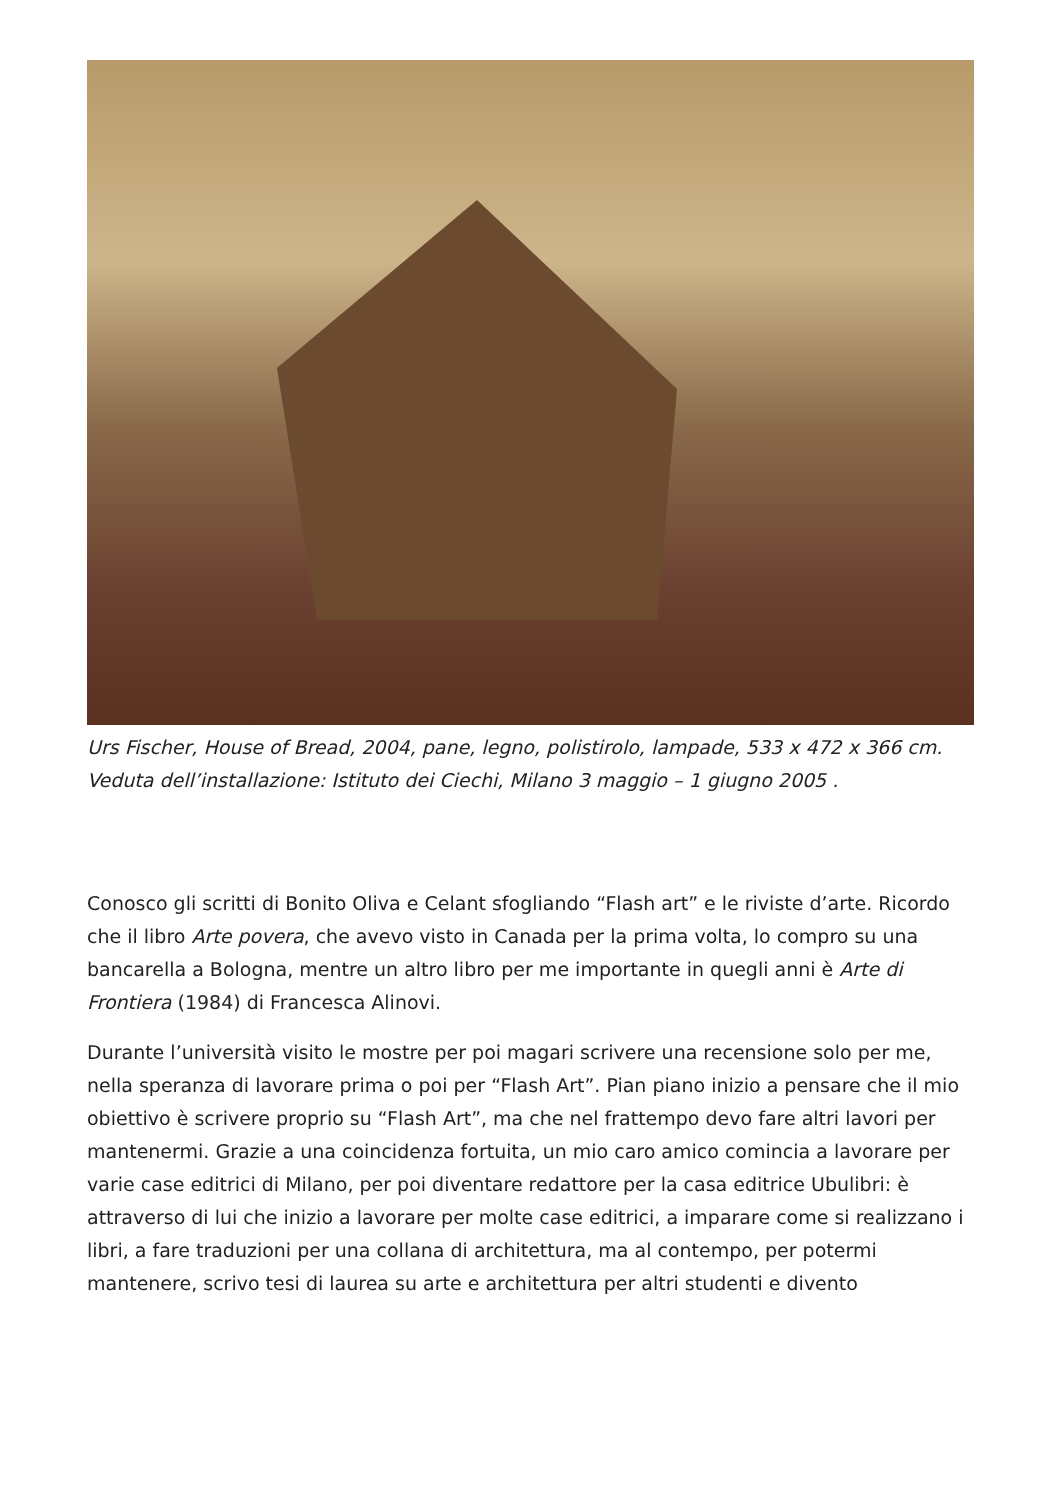Urs Fischer, House of Bread, 2004, pane, legno, polistirolo, lampade, 533 x 472 x 366 cm. Veduta dell’installazione: Istituto dei Ciechi, Milano 3 maggio – 1 giugno 2005 .
Conosco gli scritti di Bonito Oliva e Celant sfogliando “Flash art” e le riviste d’arte. Ricordo che il libro Arte povera, che avevo visto in Canada per la prima volta, lo compro su una bancarella a Bologna, mentre un altro libro per me importante in quegli anni è Arte di Frontiera (1984) di Francesca Alinovi.
Durante l’università visito le mostre per poi magari scrivere una recensione solo per me, nella speranza di lavorare prima o poi per “Flash Art”. Pian piano inizio a pensare che il mio obiettivo è scrivere proprio su “Flash Art”, ma che nel frattempo devo fare altri lavori per mantenermi. Grazie a una coincidenza fortuita, un mio caro amico comincia a lavorare per varie case editrici di Milano, per poi diventare redattore per la casa editrice Ubulibri: è attraverso di lui che inizio a lavorare per molte case editrici, a imparare come si realizzano i libri, a fare traduzioni per una collana di architettura, ma al contempo, per potermi mantenere, scrivo tesi di laurea su arte e architettura per altri studenti e divento